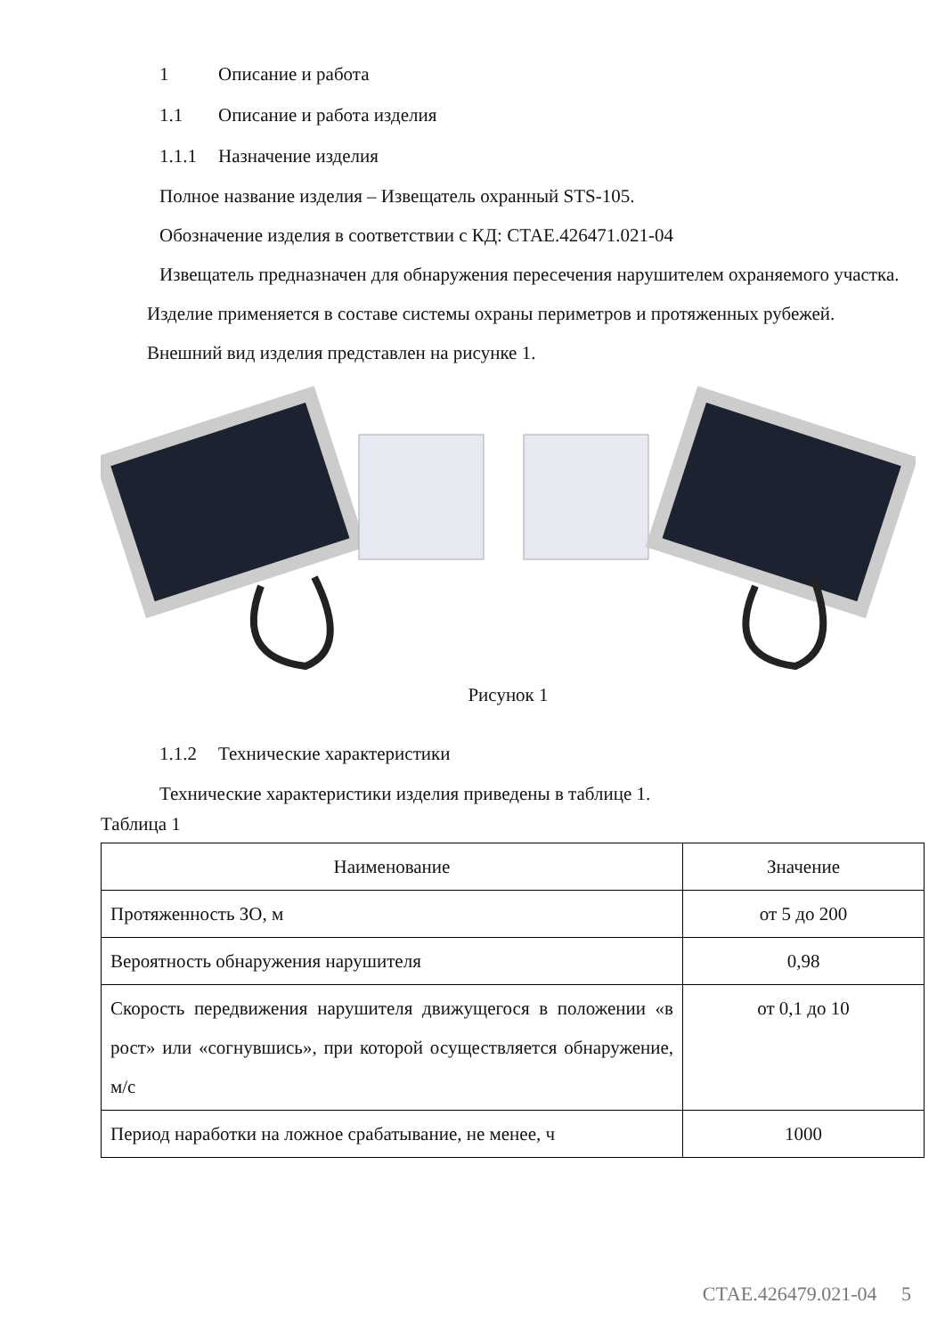1 Описание и работа
1.1 Описание и работа изделия
1.1.1 Назначение изделия
Полное название изделия – Извещатель охранный STS-105.
Обозначение изделия в соответствии с КД: СТАЕ.426471.021-04
Извещатель предназначен для обнаружения пересечения нарушителем охраняемого участка.
Изделие применяется в составе системы охраны периметров и протяженных рубежей.
Внешний вид изделия представлен на рисунке 1.
Рисунок 1
1.1.2 Технические характеристики
Технические характеристики изделия приведены в таблице 1.
Таблица 1
| Наименование | Значение |
| Протяженность ЗО, м | от 5 до 200 |
| Вероятность обнаружения нарушителя | 0,98 |
| Скорость передвижения нарушителя движущегося в положении «в рост» или «согнувшись», при которой осуществляется обнаружение, м/с | от 0,1 до 10 |
| Период наработки на ложное срабатывание, не менее, ч | 1000 |
СТАЕ.426479.021-04 5